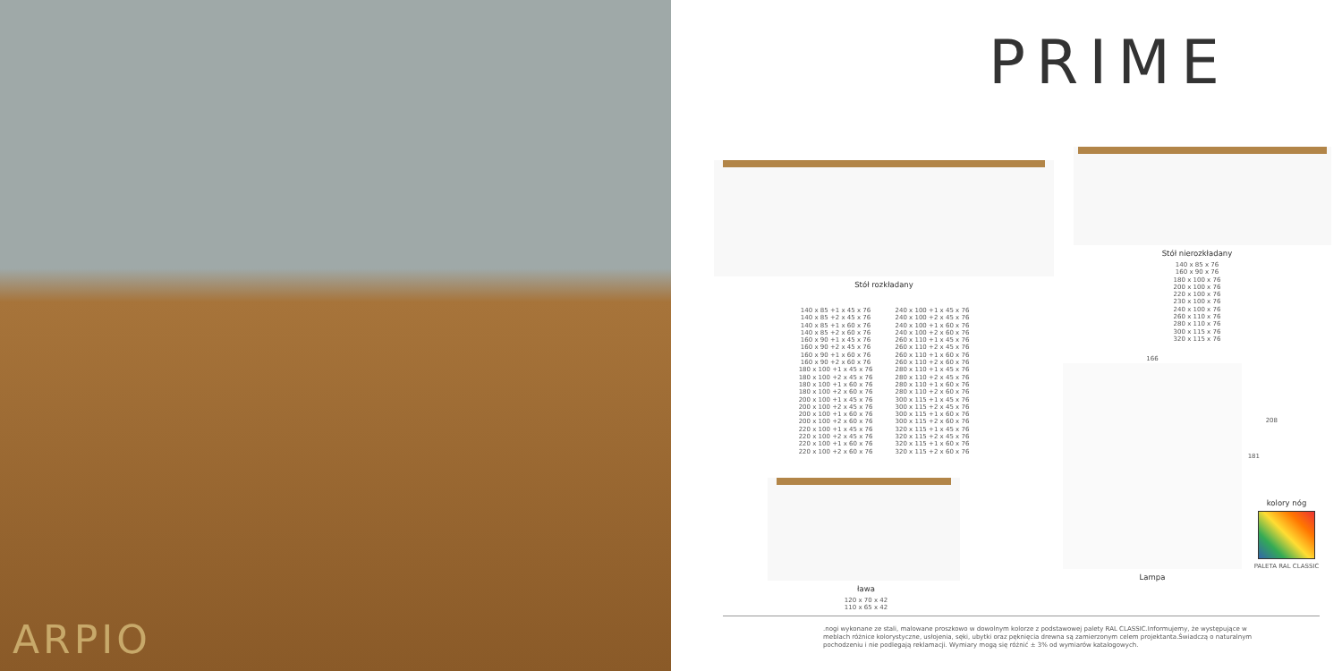ARPIO
PRIME
Stół rozkładany
140 x 85 +1 x 45 x 76
140 x 85 +2 x 45 x 76
140 x 85 +1 x 60 x 76
140 x 85 +2 x 60 x 76
160 x 90 +1 x 45 x 76
160 x 90 +2 x 45 x 76
160 x 90 +1 x 60 x 76
160 x 90 +2 x 60 x 76
180 x 100 +1 x 45 x 76
180 x 100 +2 x 45 x 76
180 x 100 +1 x 60 x 76
180 x 100 +2 x 60 x 76
200 x 100 +1 x 45 x 76
200 x 100 +2 x 45 x 76
200 x 100 +1 x 60 x 76
200 x 100 +2 x 60 x 76
220 x 100 +1 x 45 x 76
220 x 100 +2 x 45 x 76
220 x 100 +1 x 60 x 76
220 x 100 +2 x 60 x 76
240 x 100 +1 x 45 x 76
240 x 100 +2 x 45 x 76
240 x 100 +1 x 60 x 76
240 x 100 +2 x 60 x 76
260 x 110 +1 x 45 x 76
260 x 110 +2 x 45 x 76
260 x 110 +1 x 60 x 76
260 x 110 +2 x 60 x 76
280 x 110 +1 x 45 x 76
280 x 110 +2 x 45 x 76
280 x 110 +1 x 60 x 76
280 x 110 +2 x 60 x 76
300 x 115 +1 x 45 x 76
300 x 115 +2 x 45 x 76
300 x 115 +1 x 60 x 76
300 x 115 +2 x 60 x 76
320 x 115 +1 x 45 x 76
320 x 115 +2 x 45 x 76
320 x 115 +1 x 60 x 76
320 x 115 +2 x 60 x 76
ława
120 x 70 x 42
110 x 65 x 42
Stół nierozkładany
140 x 85 x 76
160 x 90 x 76
180 x 100 x 76
200 x 100 x 76
220 x 100 x 76
230 x 100 x 76
240 x 100 x 76
260 x 110 x 76
280 x 110 x 76
300 x 115 x 76
320 x 115 x 76
166
181
208
Lampa
kolory nóg
PALETA RAL CLASSIC
.nogi wykonane ze stali, malowane proszkowo w dowolnym kolorze z podstawowej palety RAL CLASSIC.Informujemy, że występujące w meblach różnice kolorystyczne, usłojenia, sęki, ubytki oraz pęknięcia drewna są zamierzonym celem projektanta.Świadczą o naturalnym pochodzeniu i nie podlegają reklamacji. Wymiary mogą się różnić ± 3% od wymiarów katalogowych.